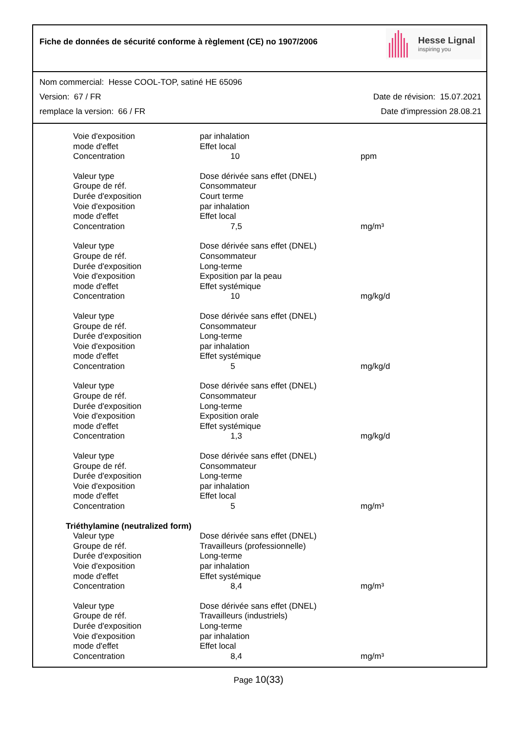Fiche de données de sécurité conforme à règlement (CE) no 1907/2006
Hesse Lignal
inspiring you
Nom commercial: Hesse COOL-TOP, satiné HE 65096
Version: 67 / FR Date de révision: 15.07.2021
remplace la version: 66 / FR Date d'impression 28.08.21
| Voie d'exposition | par inhalation | |
| mode d'effet | Effet local | |
| Concentration | 10 | ppm |
| Valeur type | Dose dérivée sans effet (DNEL) | |
| Groupe de réf. | Consommateur | |
| Durée d'exposition | Court terme | |
| Voie d'exposition | par inhalation | |
| mode d'effet | Effet local | |
| Concentration | 7,5 | mg/m³ |
| Valeur type | Dose dérivée sans effet (DNEL) | |
| Groupe de réf. | Consommateur | |
| Durée d'exposition | Long-terme | |
| Voie d'exposition | Exposition par la peau | |
| mode d'effet | Effet systémique | |
| Concentration | 10 | mg/kg/d |
| Valeur type | Dose dérivée sans effet (DNEL) | |
| Groupe de réf. | Consommateur | |
| Durée d'exposition | Long-terme | |
| Voie d'exposition | par inhalation | |
| mode d'effet | Effet systémique | |
| Concentration | 5 | mg/kg/d |
| Valeur type | Dose dérivée sans effet (DNEL) | |
| Groupe de réf. | Consommateur | |
| Durée d'exposition | Long-terme | |
| Voie d'exposition | Exposition orale | |
| mode d'effet | Effet systémique | |
| Concentration | 1,3 | mg/kg/d |
| Valeur type | Dose dérivée sans effet (DNEL) | |
| Groupe de réf. | Consommateur | |
| Durée d'exposition | Long-terme | |
| Voie d'exposition | par inhalation | |
| mode d'effet | Effet local | |
| Concentration | 5 | mg/m³ |
| Triéthylamine (neutralized form) | | |
| Valeur type | Dose dérivée sans effet (DNEL) | |
| Groupe de réf. | Travailleurs (professionnelle) | |
| Durée d'exposition | Long-terme | |
| Voie d'exposition | par inhalation | |
| mode d'effet | Effet systémique | |
| Concentration | 8,4 | mg/m³ |
| Valeur type | Dose dérivée sans effet (DNEL) | |
| Groupe de réf. | Travailleurs (industriels) | |
| Durée d'exposition | Long-terme | |
| Voie d'exposition | par inhalation | |
| mode d'effet | Effet local | |
| Concentration | 8,4 | mg/m³ |
Page 10(33)